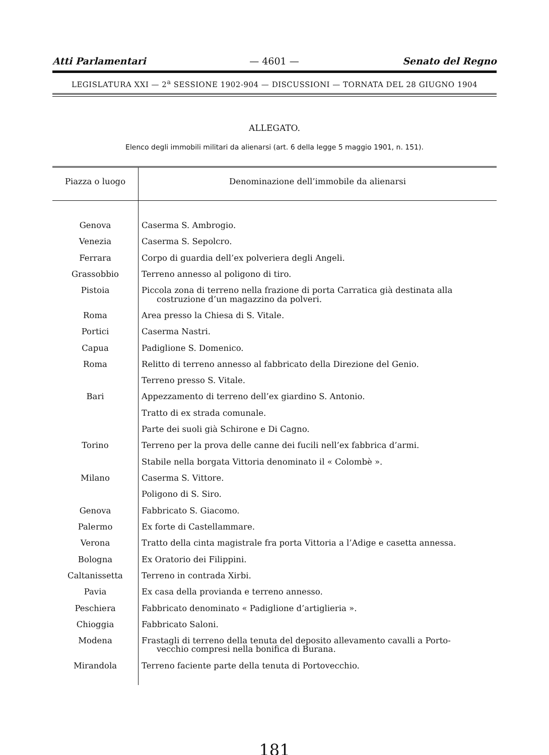Atti Parlamentari — 4601 — Senato del Regno
LEGISLATURA XXI — 2<sup>a</sup> SESSIONE 1902-904 — DISCUSSIONI — TORNATA DEL 28 GIUGNO 1904
ALLEGATO.
Elenco degli immobili militari da alienarsi (art. 6 della legge 5 maggio 1901, n. 151).
| Piazza o luogo | Denominazione dell’immobile da alienarsi |
| --- | --- |
| Genova | Caserma S. Ambrogio. |
| Venezia | Caserma S. Sepolcro. |
| Ferrara | Corpo di guardia dell’ex polveriera degli Angeli. |
| Grassobbio | Terreno annesso al poligono di tiro. |
| Pistoia | Piccola zona di terreno nella frazione di porta Carratica già destinata alla costruzione d’un magazzino da polveri. |
| Roma | Area presso la Chiesa di S. Vitale. |
| Portici | Caserma Nastri. |
| Capua | Padiglione S. Domenico. |
| Roma | Relitto di terreno annesso al fabbricato della Direzione del Genio. |
| | Terreno presso S. Vitale. |
| Bari | Appezzamento di terreno dell’ex giardino S. Antonio. |
| | Tratto di ex strada comunale. |
| | Parte dei suoli già Schirone e Di Cagno. |
| Torino | Terreno per la prova delle canne dei fucili nell’ex fabbrica d’armi. |
| | Stabile nella borgata Vittoria denominato il « Colombè ». |
| Milano | Caserma S. Vittore. |
| | Poligono di S. Siro. |
| Genova | Fabbricato S. Giacomo. |
| Palermo | Ex forte di Castellammare. |
| Verona | Tratto della cinta magistrale fra porta Vittoria a l’Adige e casetta annessa. |
| Bologna | Ex Oratorio dei Filippini. |
| Caltanissetta | Terreno in contrada Xirbi. |
| Pavia | Ex casa della provianda e terreno annesso. |
| Peschiera | Fabbricato denominato « Padiglione d’artiglieria ». |
| Chioggia | Fabbricato Saloni. |
| Modena | Frastagli di terreno della tenuta del deposito allevamento cavalli a Porto- vecchio compresi nella bonifica di Burana. |
| Mirandola | Terreno faciente parte della tenuta di Portovecchio. |
181